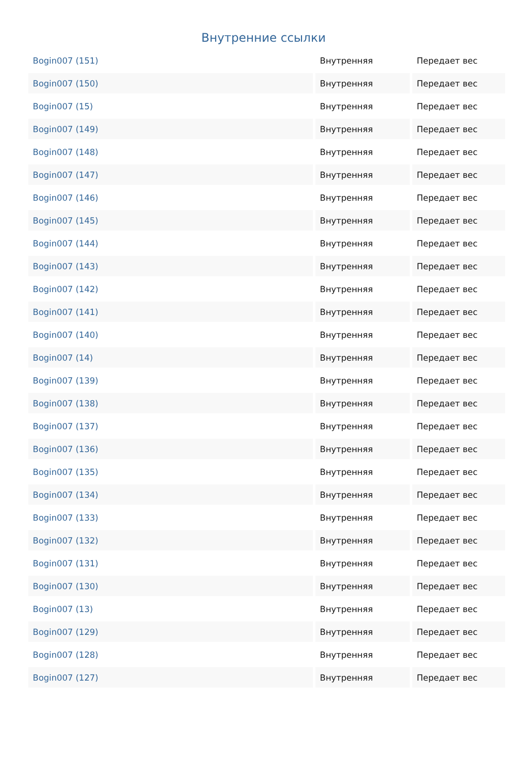Внутренние ссылки
| Bogin007 (151) | Внутренняя | Передает вес |
| Bogin007 (150) | Внутренняя | Передает вес |
| Bogin007 (15) | Внутренняя | Передает вес |
| Bogin007 (149) | Внутренняя | Передает вес |
| Bogin007 (148) | Внутренняя | Передает вес |
| Bogin007 (147) | Внутренняя | Передает вес |
| Bogin007 (146) | Внутренняя | Передает вес |
| Bogin007 (145) | Внутренняя | Передает вес |
| Bogin007 (144) | Внутренняя | Передает вес |
| Bogin007 (143) | Внутренняя | Передает вес |
| Bogin007 (142) | Внутренняя | Передает вес |
| Bogin007 (141) | Внутренняя | Передает вес |
| Bogin007 (140) | Внутренняя | Передает вес |
| Bogin007 (14) | Внутренняя | Передает вес |
| Bogin007 (139) | Внутренняя | Передает вес |
| Bogin007 (138) | Внутренняя | Передает вес |
| Bogin007 (137) | Внутренняя | Передает вес |
| Bogin007 (136) | Внутренняя | Передает вес |
| Bogin007 (135) | Внутренняя | Передает вес |
| Bogin007 (134) | Внутренняя | Передает вес |
| Bogin007 (133) | Внутренняя | Передает вес |
| Bogin007 (132) | Внутренняя | Передает вес |
| Bogin007 (131) | Внутренняя | Передает вес |
| Bogin007 (130) | Внутренняя | Передает вес |
| Bogin007 (13) | Внутренняя | Передает вес |
| Bogin007 (129) | Внутренняя | Передает вес |
| Bogin007 (128) | Внутренняя | Передает вес |
| Bogin007 (127) | Внутренняя | Передает вес |